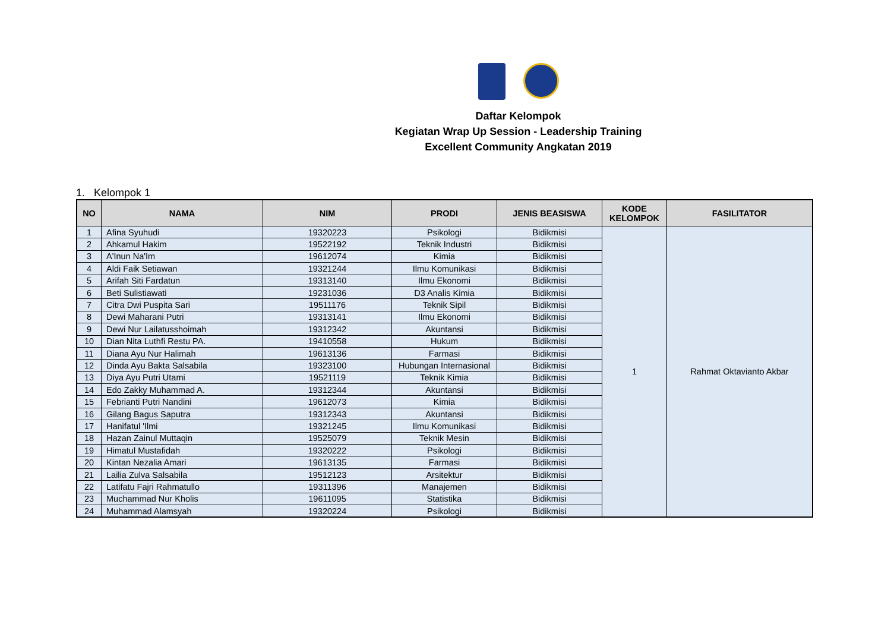Daftar Kelompok
Kegiatan Wrap Up Session - Leadership Training
Excellent Community Angkatan 2019
1. Kelompok 1
| NO | NAMA | NIM | PRODI | JENIS BEASISWA | KODE KELOMPOK | FASILITATOR |
| --- | --- | --- | --- | --- | --- | --- |
| 1 | Afina Syuhudi | 19320223 | Psikologi | Bidikmisi | 1 | Rahmat Oktavianto Akbar |
| 2 | Ahkamul Hakim | 19522192 | Teknik Industri | Bidikmisi | | |
| 3 | A'Inun Na'Im | 19612074 | Kimia | Bidikmisi | | |
| 4 | Aldi Faik Setiawan | 19321244 | Ilmu Komunikasi | Bidikmisi | | |
| 5 | Arifah Siti Fardatun | 19313140 | Ilmu Ekonomi | Bidikmisi | | |
| 6 | Beti Sulistiawati | 19231036 | D3 Analis Kimia | Bidikmisi | | |
| 7 | Citra Dwi Puspita Sari | 19511176 | Teknik Sipil | Bidikmisi | | |
| 8 | Dewi Maharani Putri | 19313141 | Ilmu Ekonomi | Bidikmisi | | |
| 9 | Dewi Nur Lailatusshoimah | 19312342 | Akuntansi | Bidikmisi | | |
| 10 | Dian Nita Luthfi Restu PA. | 19410558 | Hukum | Bidikmisi | | |
| 11 | Diana Ayu Nur Halimah | 19613136 | Farmasi | Bidikmisi | | |
| 12 | Dinda Ayu Bakta Salsabila | 19323100 | Hubungan Internasional | Bidikmisi | | |
| 13 | Diya Ayu Putri Utami | 19521119 | Teknik Kimia | Bidikmisi | | |
| 14 | Edo Zakky Muhammad A. | 19312344 | Akuntansi | Bidikmisi | | |
| 15 | Febrianti Putri Nandini | 19612073 | Kimia | Bidikmisi | | |
| 16 | Gilang Bagus Saputra | 19312343 | Akuntansi | Bidikmisi | | |
| 17 | Hanifatul 'Ilmi | 19321245 | Ilmu Komunikasi | Bidikmisi | | |
| 18 | Hazan Zainul Muttaqin | 19525079 | Teknik Mesin | Bidikmisi | | |
| 19 | Himatul Mustafidah | 19320222 | Psikologi | Bidikmisi | | |
| 20 | Kintan Nezalia Amari | 19613135 | Farmasi | Bidikmisi | | |
| 21 | Lailia Zulva Salsabila | 19512123 | Arsitektur | Bidikmisi | | |
| 22 | Latifatu Fajri Rahmatullo | 19311396 | Manajemen | Bidikmisi | | |
| 23 | Muchammad Nur Kholis | 19611095 | Statistika | Bidikmisi | | |
| 24 | Muhammad Alamsyah | 19320224 | Psikologi | Bidikmisi | | |